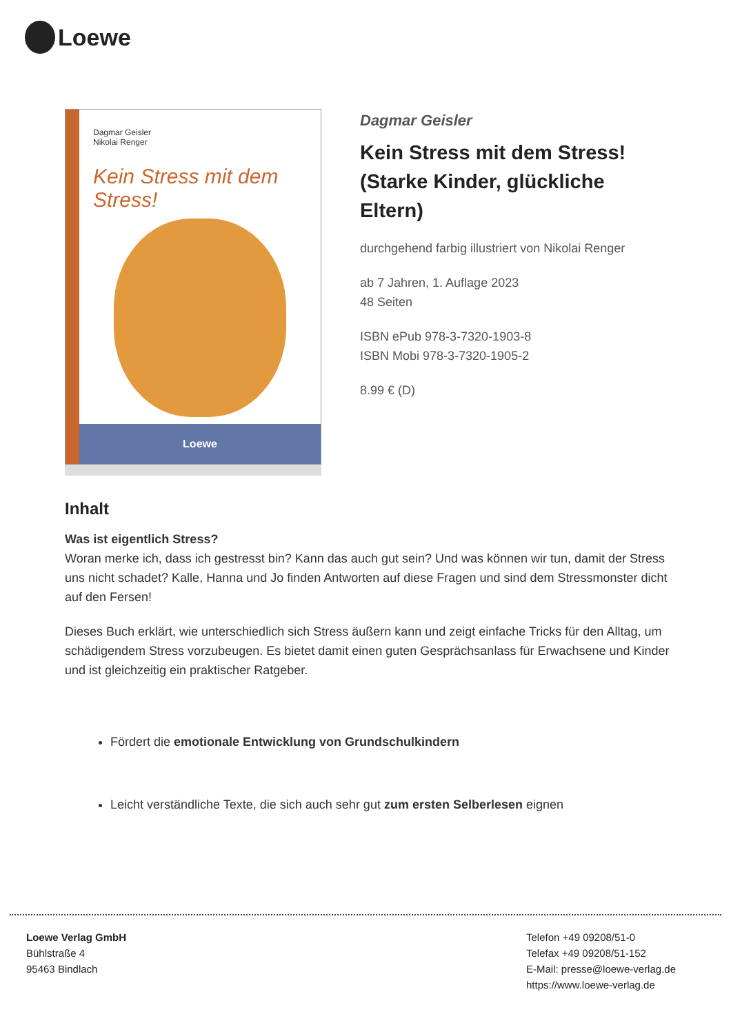Loewe
Dagmar Geisler
Nikolai Renger
Kein Stress mit dem Stress!
Loewe
Dagmar Geisler
Kein Stress mit dem Stress! (Starke Kinder, glückliche Eltern)
durchgehend farbig illustriert von Nikolai Renger
ab 7 Jahren, 1. Auflage 2023
48 Seiten
ISBN ePub 978-3-7320-1903-8
ISBN Mobi 978-3-7320-1905-2
8.99 € (D)
Inhalt
Was ist eigentlich Stress?
Woran merke ich, dass ich gestresst bin? Kann das auch gut sein? Und was können wir tun, damit der Stress uns nicht schadet? Kalle, Hanna und Jo finden Antworten auf diese Fragen und sind dem Stressmonster dicht auf den Fersen!
Dieses Buch erklärt, wie unterschiedlich sich Stress äußern kann und zeigt einfache Tricks für den Alltag, um schädigendem Stress vorzubeugen. Es bietet damit einen guten Gesprächsanlass für Erwachsene und Kinder und ist gleichzeitig ein praktischer Ratgeber.
Fördert die emotionale Entwicklung von Grundschulkindern
Leicht verständliche Texte, die sich auch sehr gut zum ersten Selberlesen eignen
Loewe Verlag GmbH
Bühlstraße 4
95463 Bindlach
Telefon +49 09208/51-0
Telefax +49 09208/51-152
E-Mail: presse@loewe-verlag.de
https://www.loewe-verlag.de